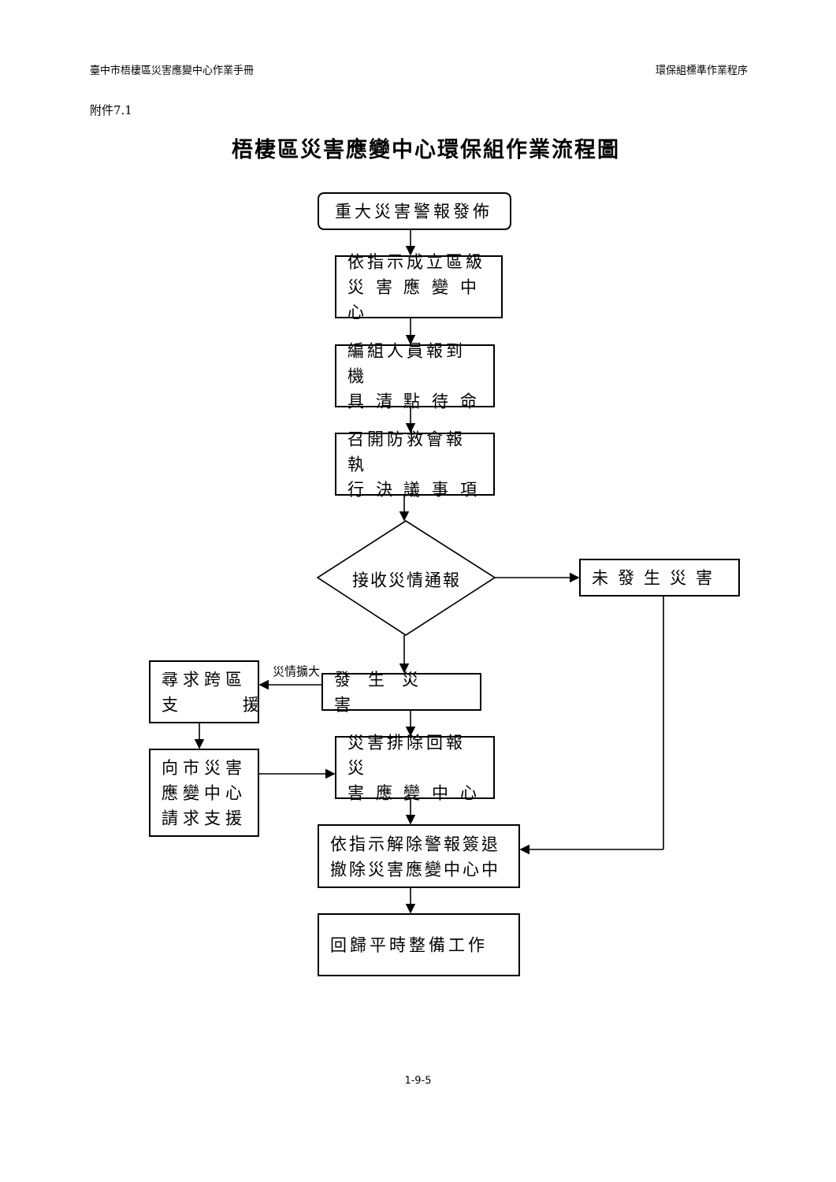臺中市梧棲區災害應變中心作業手冊 環保組標準作業程序
附件7.1
梧棲區災害應變中心環保組作業流程圖
重大災害警報發佈
依指示成立區級
災 害 應 變 中 心
編組人員報到機
具 清 點 待 命
召開防救會報執
行 決 議 事 項
接收災情通報
未發生災害
尋求跨區
支 援
災情擴大
發生災害
向市災害
應變中心
請求支援
災害排除回報災
害 應 變 中 心
依指示解除警報簽退
撤除災害應變中心中
回歸平時整備工作
1-9-5